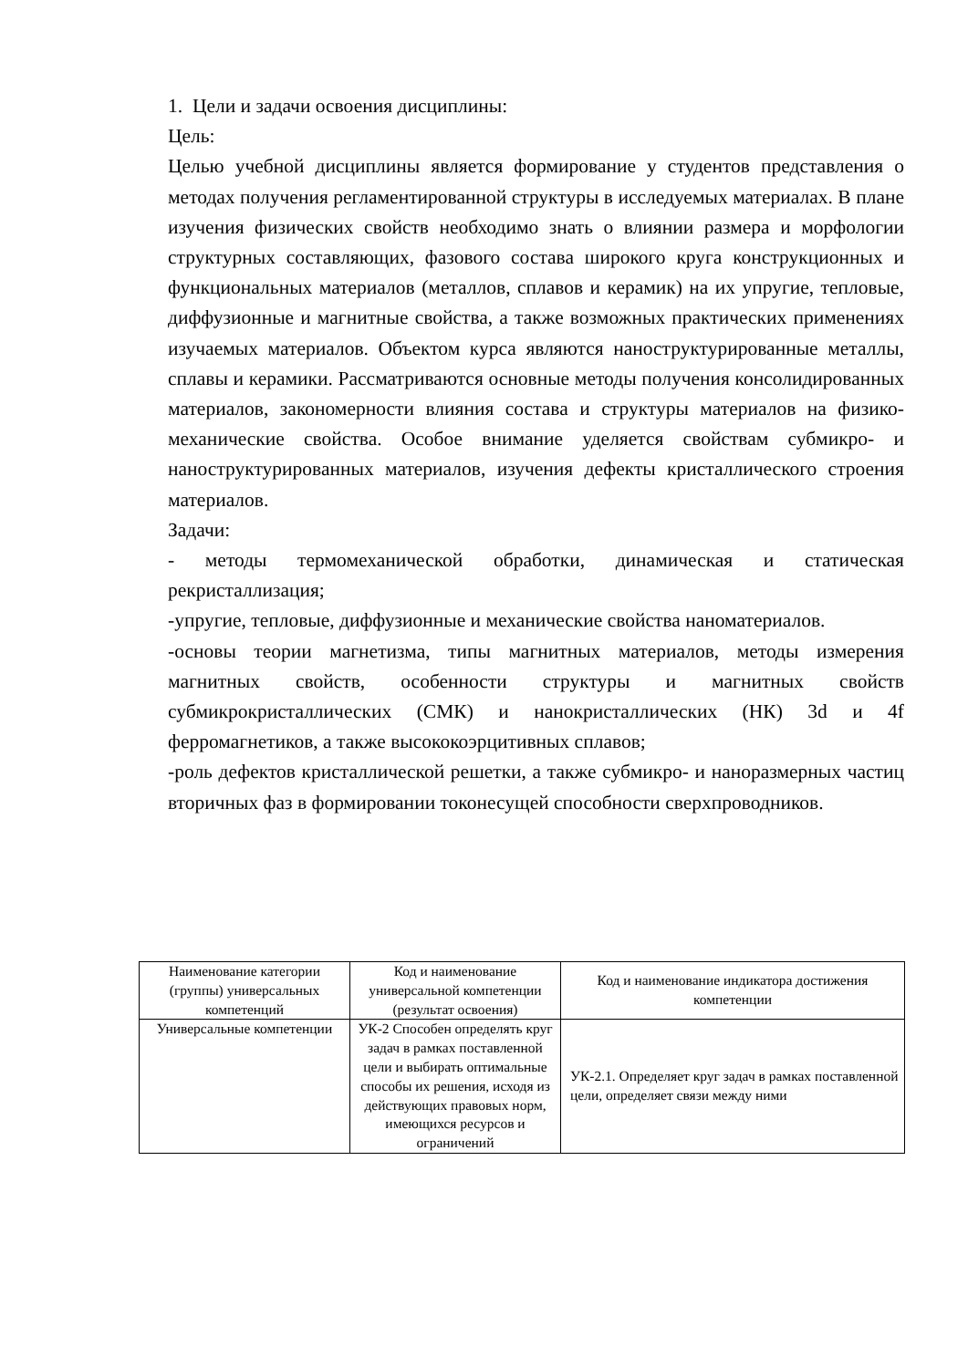1. Цели и задачи освоения дисциплины:
Цель:
Целью учебной дисциплины является формирование у студентов представления о методах получения регламентированной структуры в исследуемых материалах. В плане изучения физических свойств необходимо знать о влиянии размера и морфологии структурных составляющих, фазового состава широкого круга конструкционных и функциональных материалов (металлов, сплавов и керамик) на их упругие, тепловые, диффузионные и магнитные свойства, а также возможных практических применениях изучаемых материалов. Объектом курса являются наноструктурированные металлы, сплавы и керамики. Рассматриваются основные методы получения консолидированных материалов, закономерности влияния состава и структуры материалов на физико-механические свойства. Особое внимание уделяется свойствам субмикро- и наноструктурированных материалов, изучения дефекты кристаллического строения материалов.
Задачи:
- методы термомеханической обработки, динамическая и статическая рекристаллизация;
-упругие, тепловые, диффузионные и механические свойства наноматериалов.
-основы теории магнетизма, типы магнитных материалов, методы измерения магнитных свойств, особенности структуры и магнитных свойств субмикрокристаллических (СМК) и нанокристаллических (НК) 3d и 4f ферромагнетиков, а также высококоэрцитивных сплавов;
-роль дефектов кристаллической решетки, а также субмикро- и наноразмерных частиц вторичных фаз в формировании токонесущей способности сверхпроводников.
| Наименование категории (группы) универсальных компетенций | Код и наименование универсальной компетенции (результат освоения) | Код и наименование индикатора достижения компетенции |
| --- | --- | --- |
| Универсальные компетенции | УК-2 Способен определять круг задач в рамках поставленной цели и выбирать оптимальные способы их решения, исходя из действующих правовых норм, имеющихся ресурсов и ограничений | УК-2.1. Определяет круг задач в рамках поставленной цели, определяет связи между ними |